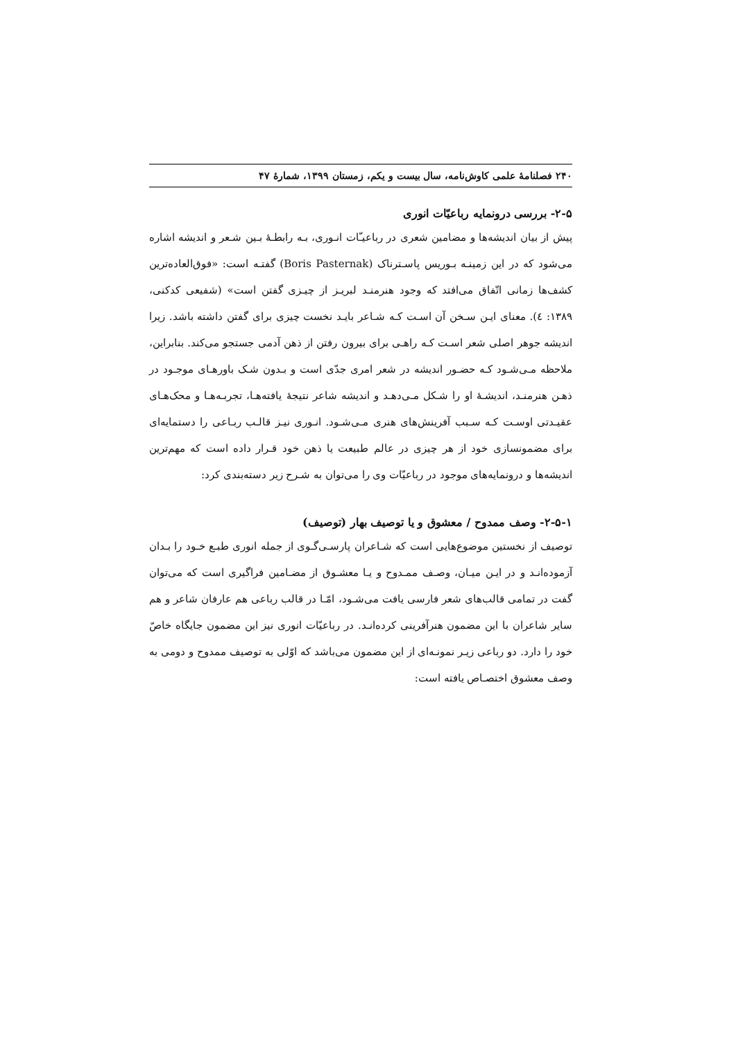۲۴۰ فصلنامهٔ علمی کاوش‌نامه، سال بیست و یکم، زمستان ۱۳۹۹، شمارهٔ ۴۷
۲-۵- بررسی درونمایه رباعیّات انوری
پیش از بیان اندیشه‌ها و مضامین شعری در رباعیـّات انـوری، بـه رابطـهٔ بـین شـعر و اندیشه اشاره می‌شود که در این زمینـه بـوریس پاسـترناک (Boris Pasternak) گفتـه است: «فوق‌العاده‌ترین کشف‌ها زمانی اتّفاق می‌افتد که وجود هنرمنـد لبریـز از چیـزی گفتن است» (شفیعی کدکنی، ۱۳۸۹: ٤). معنای ایـن سـخن آن اسـت کـه شـاعر بایـد نخست چیزی برای گفتن داشته باشد. زیرا اندیشه جوهر اصلی شعر اسـت کـه راهـی برای بیرون رفتن از ذهن آدمی جستجو می‌کند. بنابراین، ملاحظه مـی‌شـود کـه حضـور اندیشه در شعر امری جدّی است و بـدون شـک باورهـای موجـود در ذهـن هنرمنـد، اندیشـهٔ او را شـکل مـی‌دهـد و اندیشه شاعر نتیجهٔ یافته‌هـا، تجربـه‌هـا و محک‌هـای عقیـدتی اوسـت کـه سـبب آفرینش‌های هنری مـی‌شـود. انـوری نیـز قالـب ربـاعی را دستمایه‌ای برای مضمونسازی خود از هر چیزی در عالم طبیعت یا ذهن خود قـرار داده است که مهم‌ترین اندیشه‌ها و درونمایه‌های موجود در رباعیّات وی را می‌توان به شـرح زیر دسته‌بندی کرد:
۲-۵-۱- وصف ممدوح / معشوق و یا توصیف بهار (توصیف)
توصیف از نخستین موضوع‌هایی است که شـاعران پارسـی‌گـوی از جمله انوری طبـع خـود را بـدان آزموده‌انـد و در ایـن میـان، وصـف ممـدوح و یـا معشـوق از مضـامین فراگیری است که می‌توان گفت در تمامی قالب‌های شعر فارسی یافت می‌شـود، امّـا در قالب رباعی هم عارفان شاعر و هم سایر شاعران با این مضمون هنرآفرینی کرده‌انـد. در رباعیّات انوری نیز این مضمون جایگاه خاصّ خود را دارد. دو رباعی زیـر نمونـه‌ای از این مضمون می‌باشد که اوّلی به توصیف ممدوح و دومی به وصف معشوق اختصـاص یافته است: